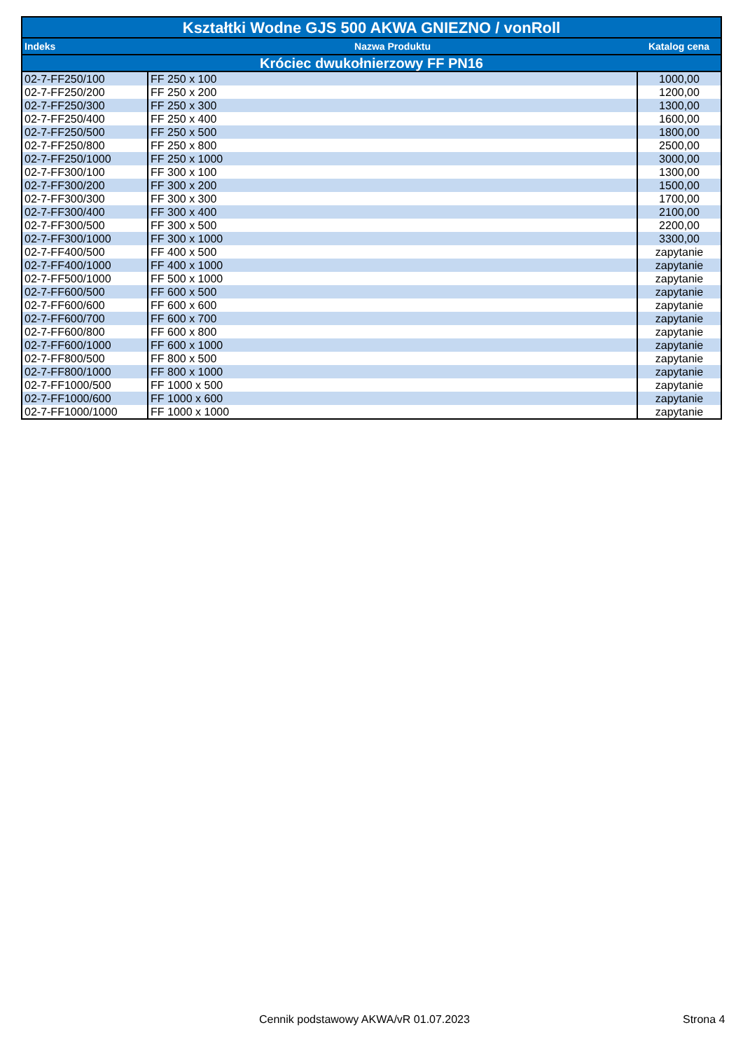| Kształtki Wodne GJS 500 AKWA GNIEZNO / vonRoll | | |
| Indeks | Nazwa Produktu | Katalog cena |
| Króciec dwukołnierzowy FF PN16 | | |
| 02-7-FF250/100 | FF 250 x 100 | 1000,00 |
| 02-7-FF250/200 | FF 250 x 200 | 1200,00 |
| 02-7-FF250/300 | FF 250 x 300 | 1300,00 |
| 02-7-FF250/400 | FF 250 x 400 | 1600,00 |
| 02-7-FF250/500 | FF 250 x 500 | 1800,00 |
| 02-7-FF250/800 | FF 250 x 800 | 2500,00 |
| 02-7-FF250/1000 | FF 250 x 1000 | 3000,00 |
| 02-7-FF300/100 | FF 300 x 100 | 1300,00 |
| 02-7-FF300/200 | FF 300 x 200 | 1500,00 |
| 02-7-FF300/300 | FF 300 x 300 | 1700,00 |
| 02-7-FF300/400 | FF 300 x 400 | 2100,00 |
| 02-7-FF300/500 | FF 300 x 500 | 2200,00 |
| 02-7-FF300/1000 | FF 300 x 1000 | 3300,00 |
| 02-7-FF400/500 | FF 400 x 500 | zapytanie |
| 02-7-FF400/1000 | FF 400 x 1000 | zapytanie |
| 02-7-FF500/1000 | FF 500 x 1000 | zapytanie |
| 02-7-FF600/500 | FF 600 x 500 | zapytanie |
| 02-7-FF600/600 | FF 600 x 600 | zapytanie |
| 02-7-FF600/700 | FF 600 x 700 | zapytanie |
| 02-7-FF600/800 | FF 600 x 800 | zapytanie |
| 02-7-FF600/1000 | FF 600 x 1000 | zapytanie |
| 02-7-FF800/500 | FF 800 x 500 | zapytanie |
| 02-7-FF800/1000 | FF 800 x 1000 | zapytanie |
| 02-7-FF1000/500 | FF 1000 x 500 | zapytanie |
| 02-7-FF1000/600 | FF 1000 x 600 | zapytanie |
| 02-7-FF1000/1000 | FF 1000 x 1000 | zapytanie |
Cennik podstawowy AKWA/vR 01.07.2023
Strona 4